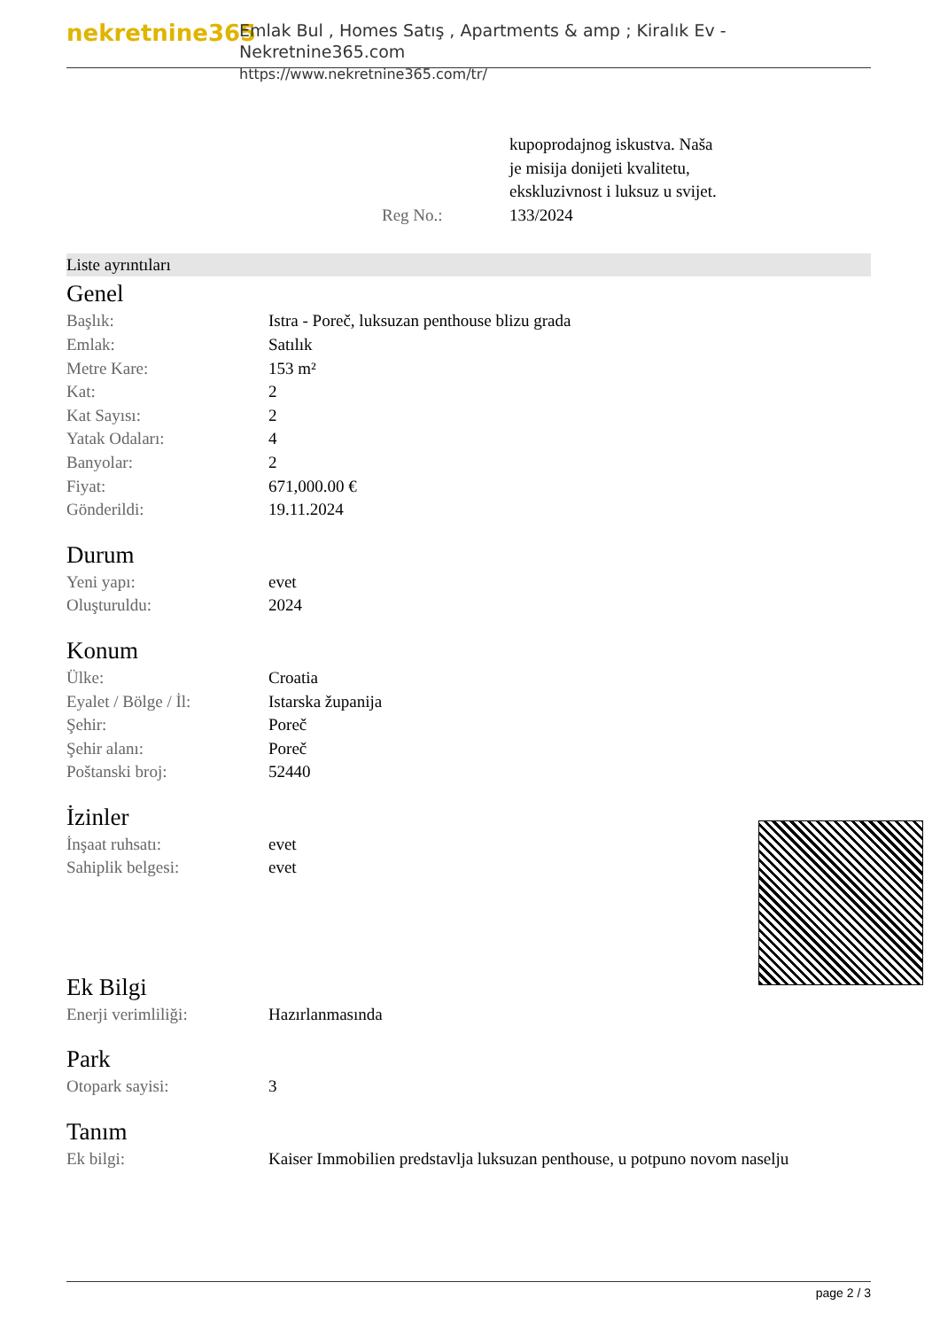nekretnine365
Emlak Bul , Homes Satış , Apartments & amp ; Kiralık Ev - Nekretnine365.com
https://www.nekretnine365.com/tr/
| | kupoprodajnog iskustva. Naša je misija donijeti kvalitetu, ekskluzivnost i luksuz u svijet. |
| Reg No.: | 133/2024 |
Liste ayrıntıları
Genel
| Başlık: | Istra - Poreč, luksuzan penthouse blizu grada |
| Emlak: | Satılık |
| Metre Kare: | 153 m² |
| Kat: | 2 |
| Kat Sayısı: | 2 |
| Yatak Odaları: | 4 |
| Banyolar: | 2 |
| Fiyat: | 671,000.00 € |
| Gönderildi: | 19.11.2024 |
Durum
| Yeni yapı: | evet |
| Oluşturuldu: | 2024 |
Konum
| Ülke: | Croatia |
| Eyalet / Bölge / İl: | Istarska županija |
| Şehir: | Poreč |
| Şehir alanı: | Poreč |
| Poštanski broj: | 52440 |
İzinler
| İnşaat ruhsatı: | evet |
| Sahiplik belgesi: | evet |
Ek Bilgi
| Enerji verimliliği: | Hazırlanmasında |
Park
| Otopark sayisi: | 3 |
Tanım
| Ek bilgi: | Kaiser Immobilien predstavlja luksuzan penthouse, u potpuno novom naselju |
page 2 / 3